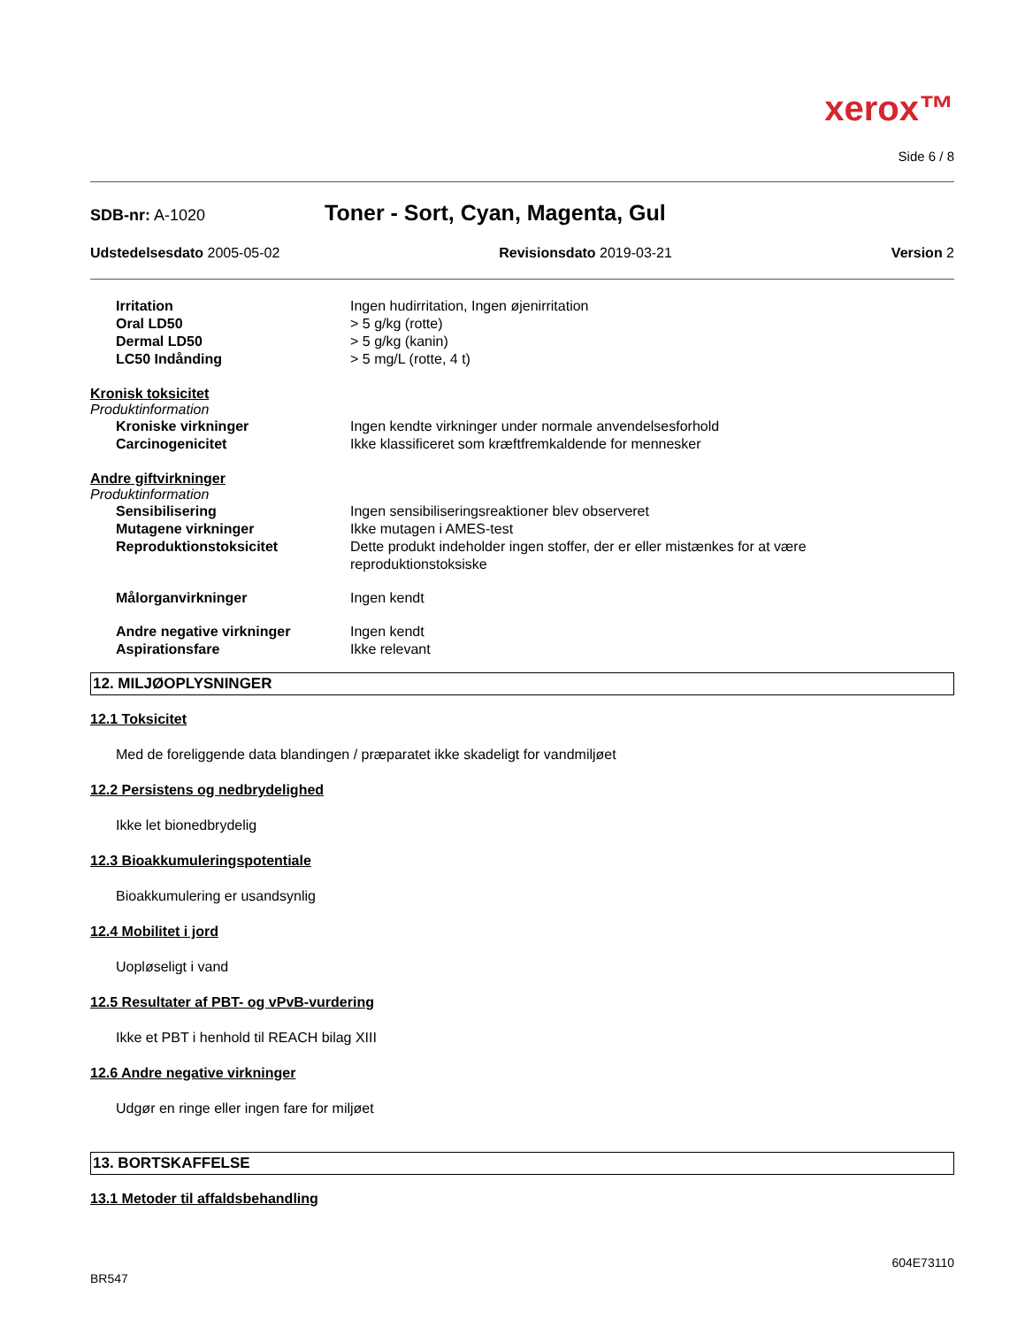xerox™
Side 6 / 8
SDB-nr: A-1020 Toner - Sort, Cyan, Magenta, Gul
Udstedelsesdato 2005-05-02 Revisionsdato 2019-03-21 Version 2
Irritation Ingen hudirritation, Ingen øjenirritation
Oral LD50 > 5 g/kg (rotte)
Dermal LD50 > 5 g/kg (kanin)
LC50 Indånding > 5 mg/L (rotte, 4 t)
Kronisk toksicitet
Produktinformation
Kroniske virkninger Ingen kendte virkninger under normale anvendelsesforhold
Carcinogenicitet Ikke klassificeret som kræftfremkaldende for mennesker
Andre giftvirkninger
Produktinformation
Sensibilisering Ingen sensibiliseringsreaktioner blev observeret
Mutagene virkninger Ikke mutagen i AMES-test
Reproduktionstoksicitet Dette produkt indeholder ingen stoffer, der er eller mistænkes for at være
reproduktionstoksiske
Målorganvirkninger Ingen kendt
Andre negative virkninger Ingen kendt
Aspirationsfare Ikke relevant
12. MILJØOPLYSNINGER
12.1 Toksicitet
Med de foreliggende data blandingen / præparatet ikke skadeligt for vandmiljøet
12.2 Persistens og nedbrydelighed
Ikke let bionedbrydelig
12.3 Bioakkumuleringspotentiale
Bioakkumulering er usandsynlig
12.4 Mobilitet i jord
Uopløseligt i vand
12.5 Resultater af PBT- og vPvB-vurdering
Ikke et PBT i henhold til REACH bilag XIII
12.6 Andre negative virkninger
Udgør en ringe eller ingen fare for miljøet
13. BORTSKAFFELSE
13.1 Metoder til affaldsbehandling
604E73110
BR547